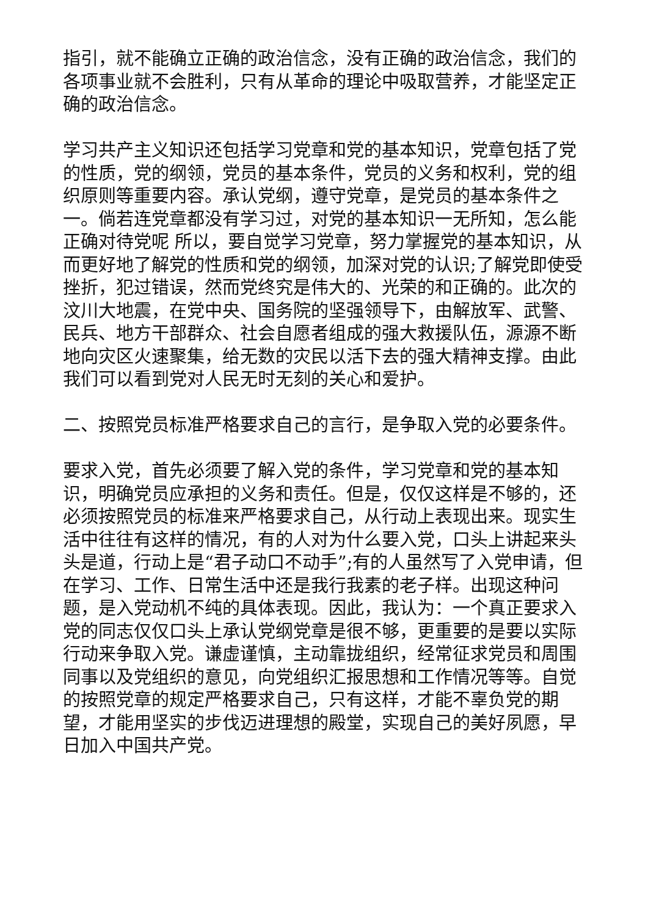指引，就不能确立正确的政治信念，没有正确的政治信念，我们的各项事业就不会胜利，只有从革命的理论中吸取营养，才能坚定正确的政治信念。
学习共产主义知识还包括学习党章和党的基本知识，党章包括了党的性质，党的纲领，党员的基本条件，党员的义务和权利，党的组织原则等重要内容。承认党纲，遵守党章，是党员的基本条件之一。倘若连党章都没有学习过，对党的基本知识一无所知，怎么能正确对待党呢 所以，要自觉学习党章，努力掌握党的基本知识，从而更好地了解党的性质和党的纲领，加深对党的认识;了解党即使受挫折，犯过错误，然而党终究是伟大的、光荣的和正确的。此次的汶川大地震，在党中央、国务院的坚强领导下，由解放军、武警、民兵、地方干部群众、社会自愿者组成的强大救援队伍，源源不断地向灾区火速聚集，给无数的灾民以活下去的强大精神支撑。由此我们可以看到党对人民无时无刻的关心和爱护。
二、按照党员标准严格要求自己的言行，是争取入党的必要条件。
要求入党，首先必须要了解入党的条件，学习党章和党的基本知识，明确党员应承担的义务和责任。但是，仅仅这样是不够的，还必须按照党员的标准来严格要求自己，从行动上表现出来。现实生活中往往有这样的情况，有的人对为什么要入党，口头上讲起来头头是道，行动上是“君子动口不动手”;有的人虽然写了入党申请，但在学习、工作、日常生活中还是我行我素的老子样。出现这种问题，是入党动机不纯的具体表现。因此，我认为：一个真正要求入党的同志仅仅口头上承认党纲党章是很不够，更重要的是要以实际行动来争取入党。谦虚谨慎，主动靠拢组织，经常征求党员和周围同事以及党组织的意见，向党组织汇报思想和工作情况等等。自觉的按照党章的规定严格要求自己，只有这样，才能不辜负党的期望，才能用坚实的步伐迈进理想的殿堂，实现自己的美好夙愿，早日加入中国共产党。